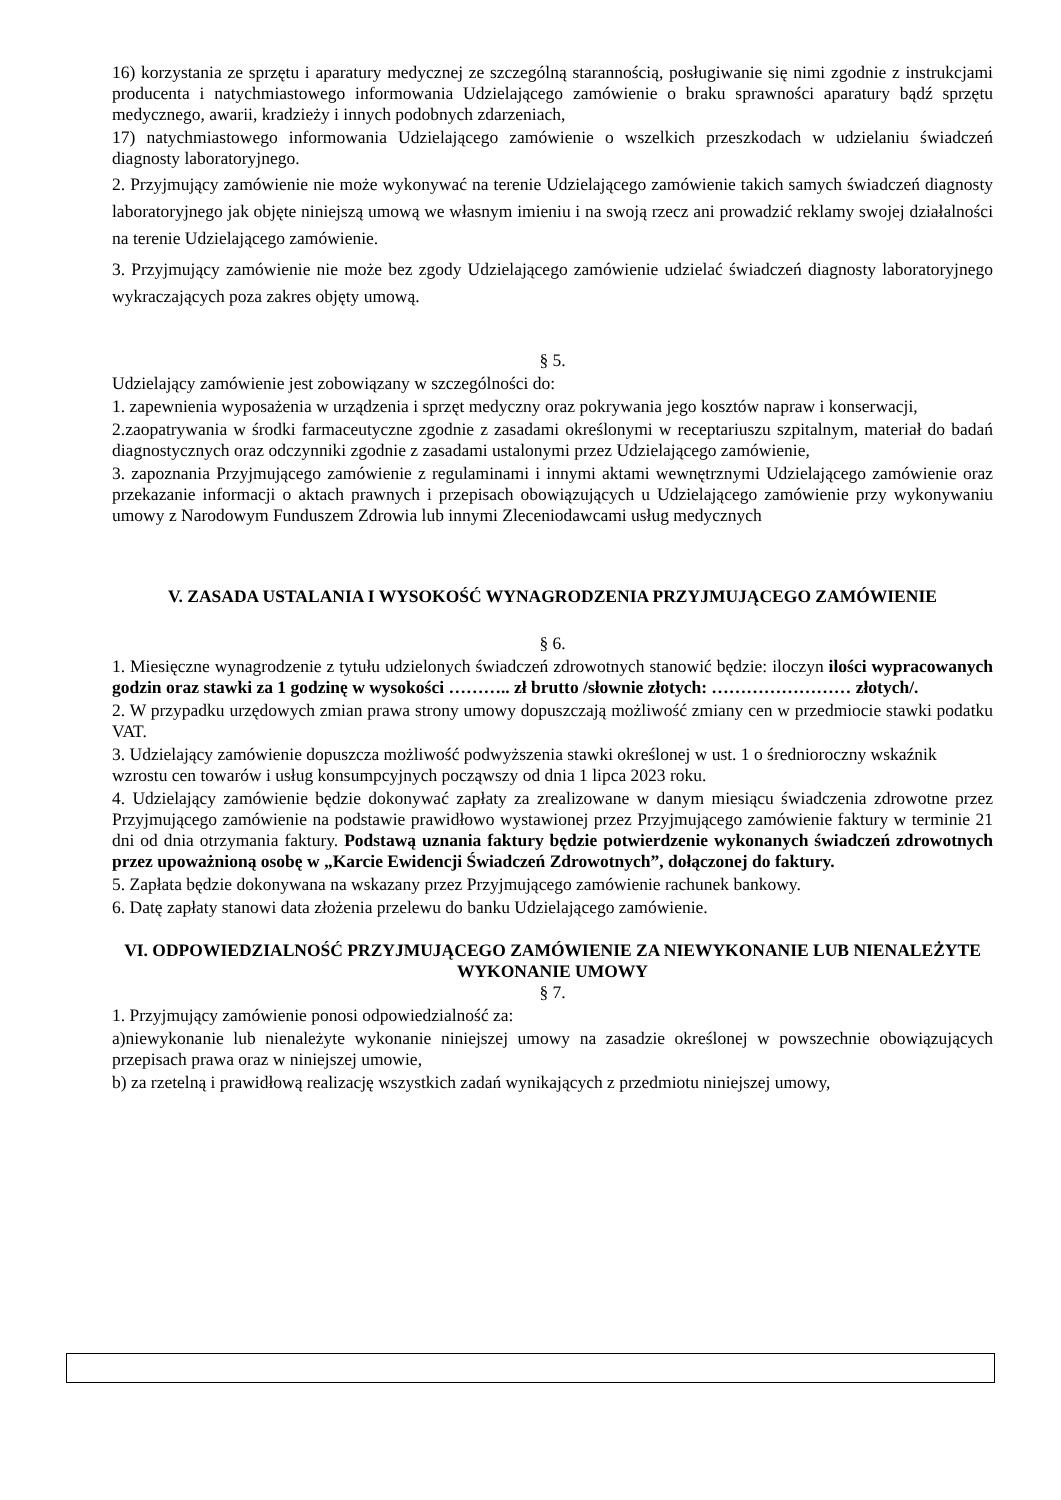16) korzystania ze sprzętu i aparatury medycznej ze szczególną starannością, posługiwanie się nimi zgodnie z instrukcjami producenta i natychmiastowego informowania Udzielającego zamówienie o braku sprawności aparatury bądź sprzętu medycznego, awarii, kradzieży i innych podobnych zdarzeniach,
17) natychmiastowego informowania Udzielającego zamówienie o wszelkich przeszkodach w udzielaniu świadczeń diagnosty laboratoryjnego.
2. Przyjmujący zamówienie nie może wykonywać na terenie Udzielającego zamówienie takich samych świadczeń diagnosty laboratoryjnego jak objęte niniejszą umową we własnym imieniu i na swoją rzecz ani prowadzić reklamy swojej działalności na terenie Udzielającego zamówienie.
3. Przyjmujący zamówienie nie może bez zgody Udzielającego zamówienie udzielać świadczeń diagnosty laboratoryjnego wykraczających poza zakres objęty umową.
§ 5.
Udzielający zamówienie jest zobowiązany w szczególności do:
1. zapewnienia wyposażenia w urządzenia i sprzęt medyczny oraz pokrywania jego kosztów napraw i konserwacji,
2.zaopatrywania w środki farmaceutyczne zgodnie z zasadami określonymi w receptariuszu szpitalnym, materiał do badań diagnostycznych oraz odczynniki zgodnie z zasadami ustalonymi przez Udzielającego zamówienie,
3. zapoznania Przyjmującego zamówienie z regulaminami i innymi aktami wewnętrznymi Udzielającego zamówienie oraz przekazanie informacji o aktach prawnych i przepisach obowiązujących u Udzielającego zamówienie przy wykonywaniu umowy z Narodowym Funduszem Zdrowia lub innymi Zleceniodawcami usług medycznych
V. ZASADA USTALANIA I WYSOKOŚĆ WYNAGRODZENIA PRZYJMUJĄCEGO ZAMÓWIENIE
§ 6.
1. Miesięczne wynagrodzenie z tytułu udzielonych świadczeń zdrowotnych stanowić będzie: iloczyn ilości wypracowanych godzin oraz stawki za 1 godzinę w wysokości ……….. zł brutto /słownie złotych: …………………… złotych/.
2. W przypadku urzędowych zmian prawa strony umowy dopuszczają możliwość zmiany cen w przedmiocie stawki podatku VAT.
3. Udzielający zamówienie dopuszcza możliwość podwyższenia stawki określonej w ust. 1 o średnioroczny wskaźnik wzrostu cen towarów i usług konsumpcyjnych począwszy od dnia 1 lipca 2023 roku.
4. Udzielający zamówienie będzie dokonywać zapłaty za zrealizowane w danym miesiącu świadczenia zdrowotne przez Przyjmującego zamówienie na podstawie prawidłowo wystawionej przez Przyjmującego zamówienie faktury w terminie 21 dni od dnia otrzymania faktury. Podstawą uznania faktury będzie potwierdzenie wykonanych świadczeń zdrowotnych przez upoważnioną osobę w „Karcie Ewidencji Świadczeń Zdrowotnych”, dołączonej do faktury.
5. Zapłata będzie dokonywana na wskazany przez Przyjmującego zamówienie rachunek bankowy.
6. Datę zapłaty stanowi data złożenia przelewu do banku Udzielającego zamówienie.
VI. ODPOWIEDZIALNOŚĆ PRZYJMUJĄCEGO ZAMÓWIENIE ZA NIEWYKONANIE LUB NIENALEŻYTE WYKONANIE UMOWY
§ 7.
1. Przyjmujący zamówienie ponosi odpowiedzialność za:
a)niewykonanie lub nienależyte wykonanie niniejszej umowy na zasadzie określonej w powszechnie obowiązujących przepisach prawa oraz w niniejszej umowie,
b) za rzetelną i prawidłową realizację wszystkich zadań wynikających z przedmiotu niniejszej umowy,